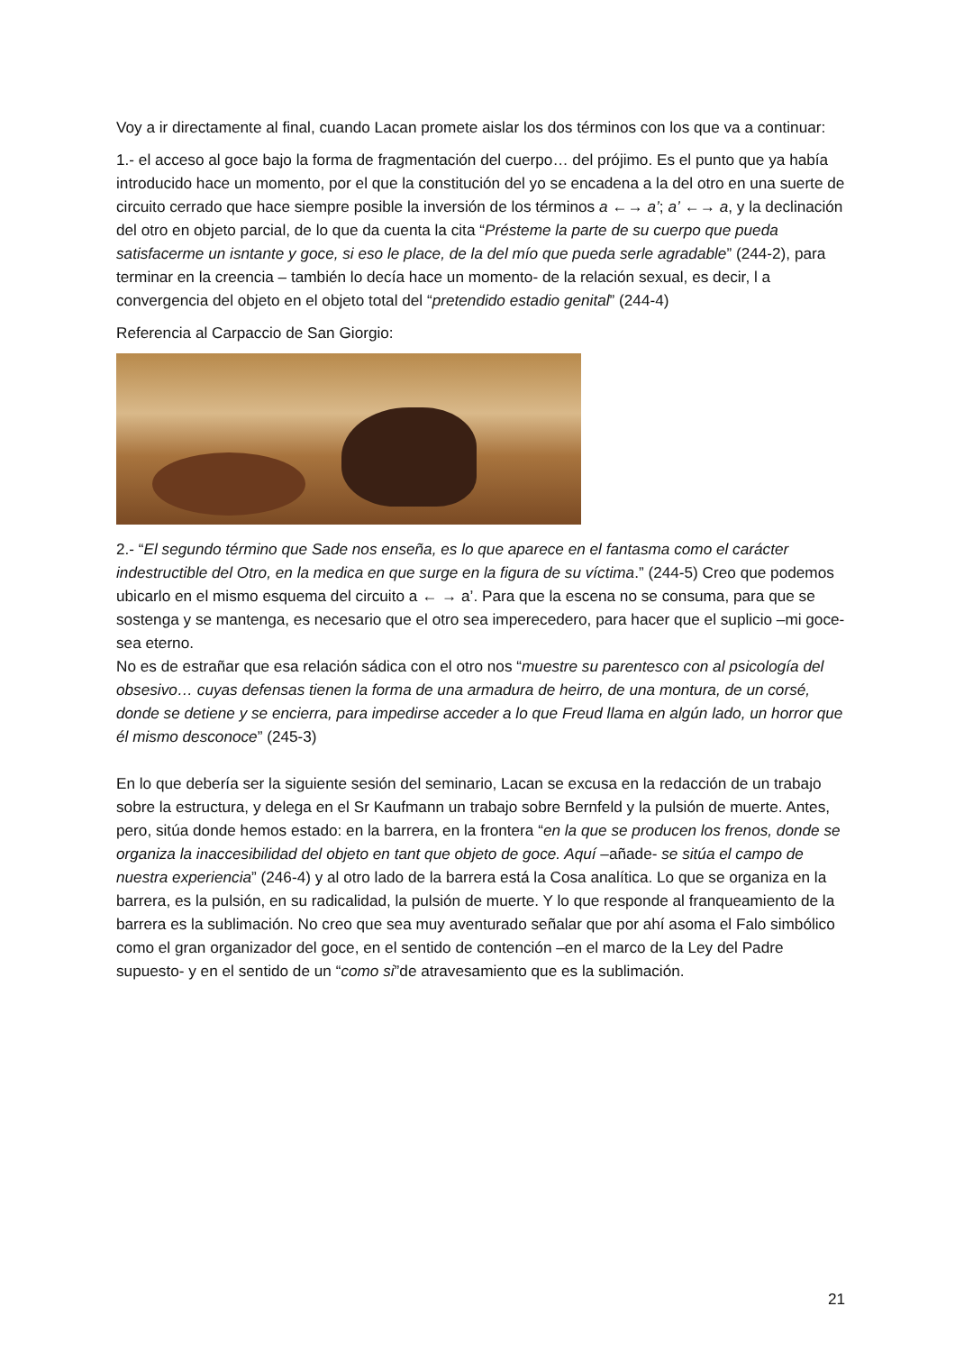Voy a ir directamente al final, cuando Lacan promete aislar los dos términos con los que va a continuar:
1.- el acceso al goce bajo la forma de fragmentación del cuerpo… del prójimo. Es el punto que ya había introducido hace un momento, por el que la constitución del yo se encadena a la del otro en una suerte de circuito cerrado que hace siempre posible la inversión de los términos a ←→ a’; a’ ←→ a, y la declinación del otro en objeto parcial, de lo que da cuenta la cita “Présteme la parte de su cuerpo que pueda satisfacerme un isntante y goce, si eso le place, de la del mío que pueda serle agradable” (244-2), para terminar en la creencia – también lo decía hace un momento- de la relación sexual, es decir, l a convergencia del objeto en el objeto total del “pretendido estadio genital” (244-4)
Referencia al Carpaccio de San Giorgio:
2.- “El segundo término que Sade nos enseña, es lo que aparece en el fantasma como el carácter indestructible del Otro, en la medica en que surge en la figura de su víctima.” (244-5) Creo que podemos ubicarlo en el mismo esquema del circuito a ← → a’. Para que la escena no se consuma, para que se sostenga y se mantenga, es necesario que el otro sea imperecedero, para hacer que el suplicio –mi goce- sea eterno.
No es de estrañar que esa relación sádica con el otro nos “muestre su parentesco con al psicología del obsesivo… cuyas defensas tienen la forma de una armadura de heirro, de una montura, de un corsé, donde se detiene y se encierra, para impedirse acceder a lo que Freud llama en algún lado, un horror que él mismo desconoce” (245-3)
En lo que debería ser la siguiente sesión del seminario, Lacan se excusa en la redacción de un trabajo sobre la estructura, y delega en el Sr Kaufmann un trabajo sobre Bernfeld y la pulsión de muerte. Antes, pero, sitúa donde hemos estado: en la barrera, en la frontera “en la que se producen los frenos, donde se organiza la inaccesibilidad del objeto en tant que objeto de goce. Aquí –añade- se sitúa el campo de nuestra experiencia” (246-4) y al otro lado de la barrera está la Cosa analítica. Lo que se organiza en la barrera, es la pulsión, en su radicalidad, la pulsión de muerte. Y lo que responde al franqueamiento de la barrera es la sublimación. No creo que sea muy aventurado señalar que por ahí asoma el Falo simbólico como el gran organizador del goce, en el sentido de contención –en el marco de la Ley del Padre supuesto- y en el sentido de un “como si”de atravesamiento que es la sublimación.
21